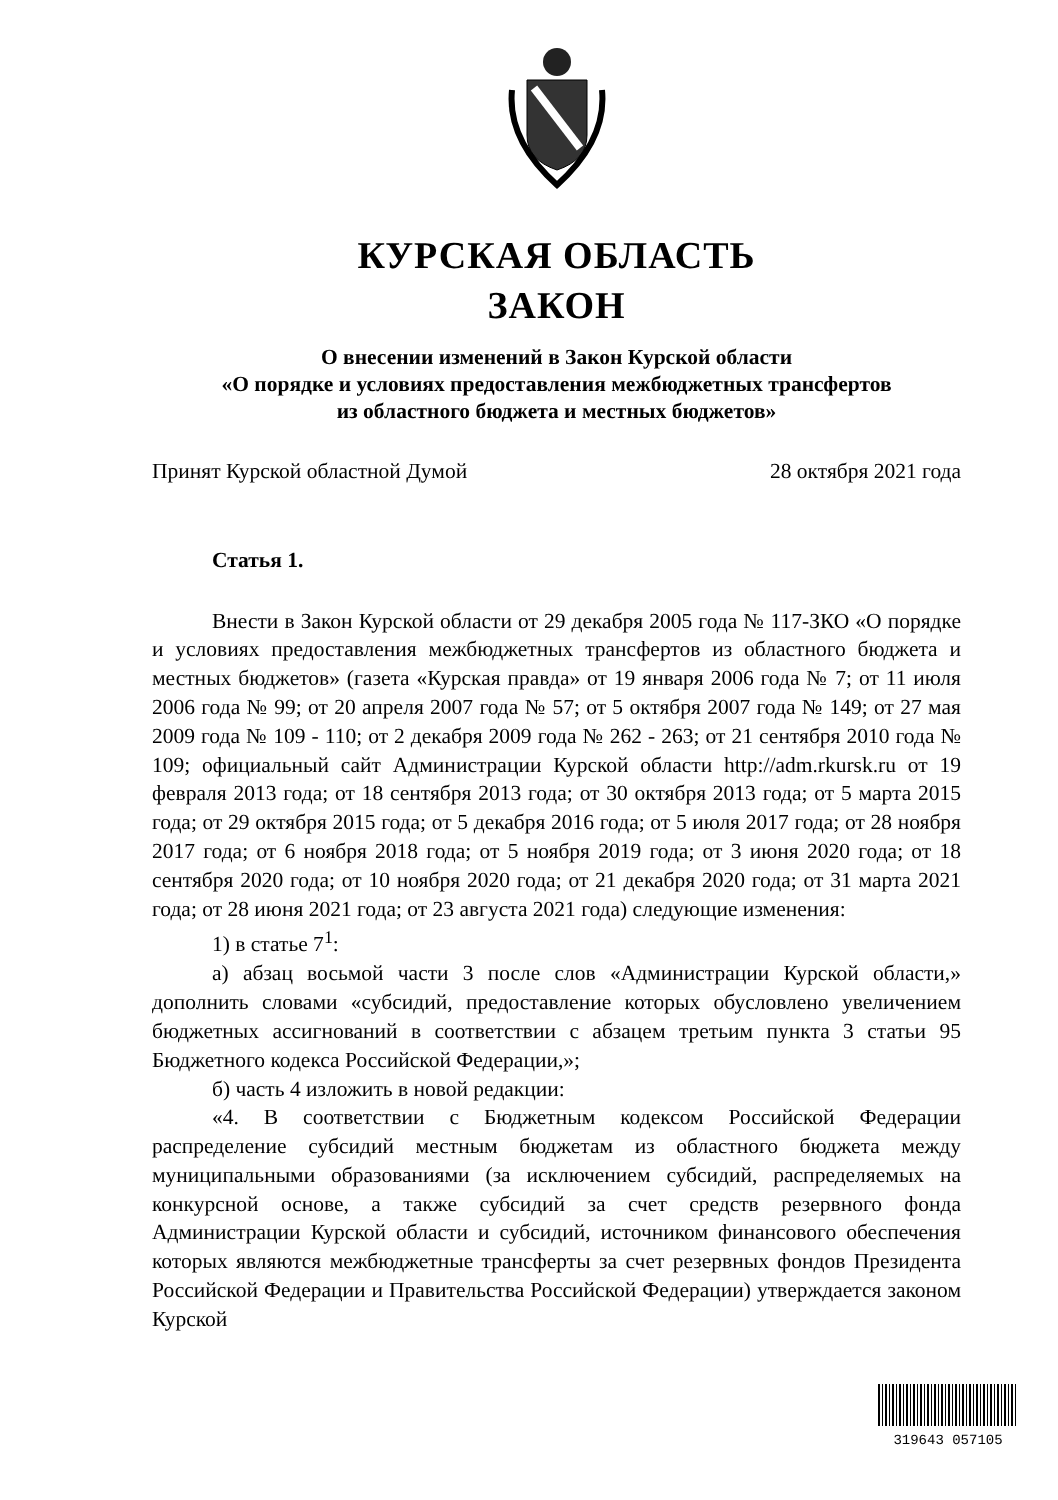КУРСКАЯ ОБЛАСТЬ
ЗАКОН
О внесении изменений в Закон Курской области
«О порядке и условиях предоставления межбюджетных трансфертов
из областного бюджета и местных бюджетов»
Принят Курской областной Думой 28 октября 2021 года
Статья 1.
Внести в Закон Курской области от 29 декабря 2005 года № 117-ЗКО «О порядке и условиях предоставления межбюджетных трансфертов из областного бюджета и местных бюджетов» (газета «Курская правда» от 19 января 2006 года № 7; от 11 июля 2006 года № 99; от 20 апреля 2007 года № 57; от 5 октября 2007 года № 149; от 27 мая 2009 года № 109 - 110; от 2 декабря 2009 года № 262 - 263; от 21 сентября 2010 года № 109; официальный сайт Администрации Курской области http://adm.rkursk.ru от 19 февраля 2013 года; от 18 сентября 2013 года; от 30 октября 2013 года; от 5 марта 2015 года; от 29 октября 2015 года; от 5 декабря 2016 года; от 5 июля 2017 года; от 28 ноября 2017 года; от 6 ноября 2018 года; от 5 ноября 2019 года; от 3 июня 2020 года; от 18 сентября 2020 года; от 10 ноября 2020 года; от 21 декабря 2020 года; от 31 марта 2021 года; от 28 июня 2021 года; от 23 августа 2021 года) следующие изменения:
1) в статье 7<sup>1</sup>:
а) абзац восьмой части 3 после слов «Администрации Курской области,» дополнить словами «субсидий, предоставление которых обусловлено увеличением бюджетных ассигнований в соответствии с абзацем третьим пункта 3 статьи 95 Бюджетного кодекса Российской Федерации,»;
б) часть 4 изложить в новой редакции:
«4. В соответствии с Бюджетным кодексом Российской Федерации распределение субсидий местным бюджетам из областного бюджета между муниципальными образованиями (за исключением субсидий, распределяемых на конкурсной основе, а также субсидий за счет средств резервного фонда Администрации Курской области и субсидий, источником финансового обеспечения которых являются межбюджетные трансферты за счет резервных фондов Президента Российской Федерации и Правительства Российской Федерации) утверждается законом Курской
319643 057105